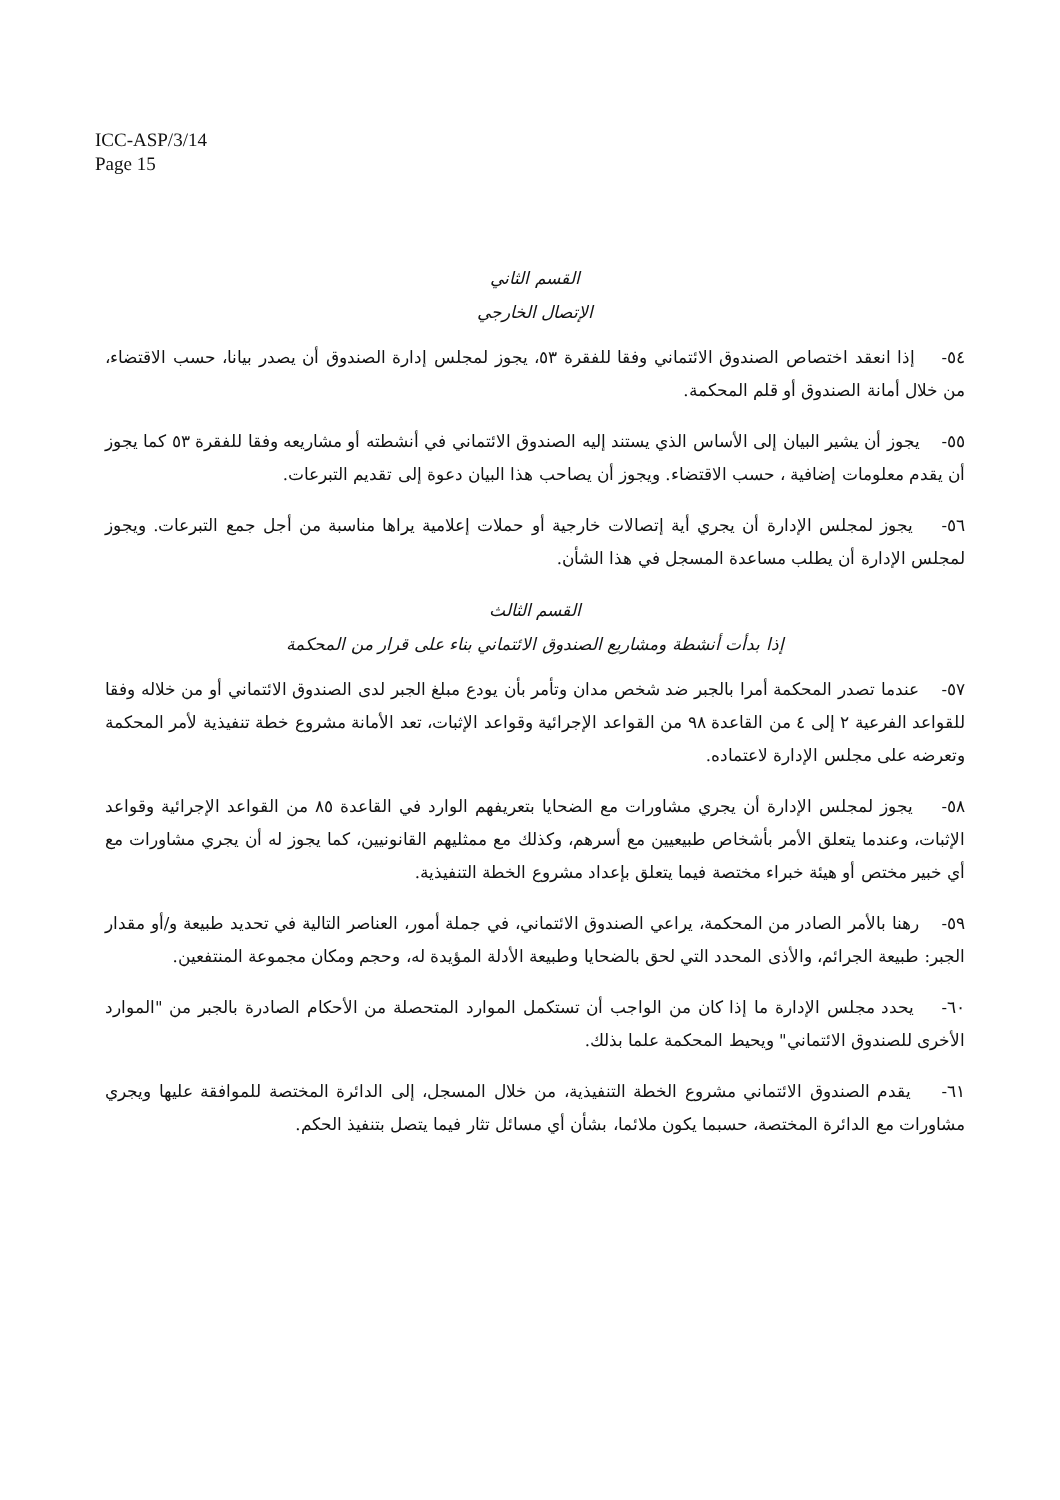ICC-ASP/3/14
Page 15
القسم الثاني
الإتصال الخارجي
٥٤- إذا انعقد اختصاص الصندوق الائتماني وفقا للفقرة ٥٣، يجوز لمجلس إدارة الصندوق أن يصدر بيانا، حسب الاقتضاء، من خلال أمانة الصندوق أو قلم المحكمة.
٥٥- يجوز أن يشير البيان إلى الأساس الذي يستند إليه الصندوق الائتماني في أنشطته أو مشاريعه وفقا للفقرة ٥٣ كما يجوز أن يقدم معلومات إضافية ، حسب الاقتضاء. ويجوز أن يصاحب هذا البيان دعوة إلى تقديم التبرعات.
٥٦- يجوز لمجلس الإدارة أن يجري أية إتصالات خارجية أو حملات إعلامية يراها مناسبة من أجل جمع التبرعات. ويجوز لمجلس الإدارة أن يطلب مساعدة المسجل في هذا الشأن.
القسم الثالث
إذا بدأت أنشطة ومشاريع الصندوق الائتماني بناء على قرار من المحكمة
٥٧- عندما تصدر المحكمة أمرا بالجبر ضد شخص مدان وتأمر بأن يودع مبلغ الجبر لدى الصندوق الائتماني أو من خلاله وفقا للقواعد الفرعية ٢ إلى ٤ من القاعدة ٩٨ من القواعد الإجرائية وقواعد الإثبات، تعد الأمانة مشروع خطة تنفيذية لأمر المحكمة وتعرضه على مجلس الإدارة لاعتماده.
٥٨- يجوز لمجلس الإدارة أن يجري مشاورات مع الضحايا بتعريفهم الوارد في القاعدة ٨٥ من القواعد الإجرائية وقواعد الإثبات، وعندما يتعلق الأمر بأشخاص طبيعيين مع أسرهم، وكذلك مع ممثليهم القانونيين، كما يجوز له أن يجري مشاورات مع أي خبير مختص أو هيئة خبراء مختصة فيما يتعلق بإعداد مشروع الخطة التنفيذية.
٥٩- رهنا بالأمر الصادر من المحكمة، يراعي الصندوق الائتماني، في جملة أمور، العناصر التالية في تحديد طبيعة و/أو مقدار الجبر: طبيعة الجرائم، والأذى المحدد التي لحق بالضحايا وطبيعة الأدلة المؤيدة له، وحجم ومكان مجموعة المنتفعين.
٦٠- يحدد مجلس الإدارة ما إذا كان من الواجب أن تستكمل الموارد المتحصلة من الأحكام الصادرة بالجبر من "الموارد الأخرى للصندوق الائتماني" ويحيط المحكمة علما بذلك.
٦١- يقدم الصندوق الائتماني مشروع الخطة التنفيذية، من خلال المسجل، إلى الدائرة المختصة للموافقة عليها ويجري مشاورات مع الدائرة المختصة، حسبما يكون ملائما، بشأن أي مسائل تثار فيما يتصل بتنفيذ الحكم.